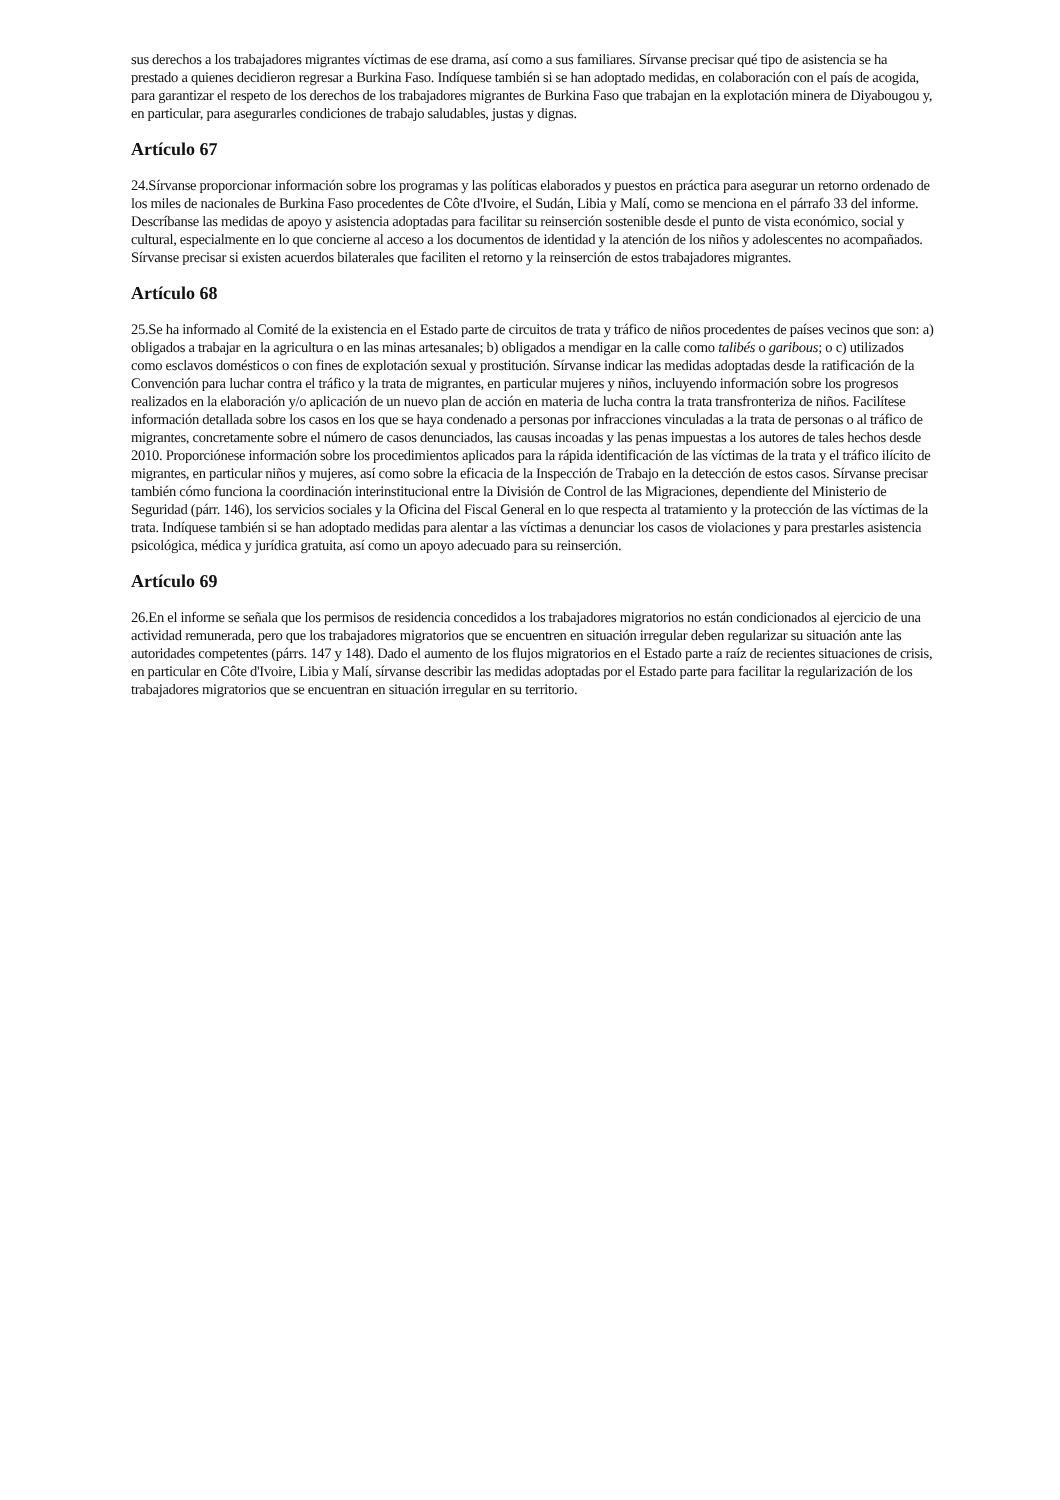sus derechos a los trabajadores migrantes víctimas de ese drama, así como a sus familiares. Sírvanse precisar qué tipo de asistencia se ha prestado a quienes decidieron regresar a Burkina Faso. Indíquese también si se han adoptado medidas, en colaboración con el país de acogida, para garantizar el respeto de los derechos de los trabajadores migrantes de Burkina Faso que trabajan en la explotación minera de Diyabougou y, en particular, para asegurarles condiciones de trabajo saludables, justas y dignas.
Artículo 67
24.Sírvanse proporcionar información sobre los programas y las políticas elaborados y puestos en práctica para asegurar un retorno ordenado de los miles de nacionales de Burkina Faso procedentes de Côte d'Ivoire, el Sudán, Libia y Malí, como se menciona en el párrafo 33 del informe. Descríbanse las medidas de apoyo y asistencia adoptadas para facilitar su reinserción sostenible desde el punto de vista económico, social y cultural, especialmente en lo que concierne al acceso a los documentos de identidad y la atención de los niños y adolescentes no acompañados. Sírvanse precisar si existen acuerdos bilaterales que faciliten el retorno y la reinserción de estos trabajadores migrantes.
Artículo 68
25.Se ha informado al Comité de la existencia en el Estado parte de circuitos de trata y tráfico de niños procedentes de países vecinos que son: a) obligados a trabajar en la agricultura o en las minas artesanales; b) obligados a mendigar en la calle como talibés o garibous; o c) utilizados como esclavos domésticos o con fines de explotación sexual y prostitución. Sírvanse indicar las medidas adoptadas desde la ratificación de la Convención para luchar contra el tráfico y la trata de migrantes, en particular mujeres y niños, incluyendo información sobre los progresos realizados en la elaboración y/o aplicación de un nuevo plan de acción en materia de lucha contra la trata transfronteriza de niños. Facilítese información detallada sobre los casos en los que se haya condenado a personas por infracciones vinculadas a la trata de personas o al tráfico de migrantes, concretamente sobre el número de casos denunciados, las causas incoadas y las penas impuestas a los autores de tales hechos desde 2010. Proporciónese información sobre los procedimientos aplicados para la rápida identificación de las víctimas de la trata y el tráfico ilícito de migrantes, en particular niños y mujeres, así como sobre la eficacia de la Inspección de Trabajo en la detección de estos casos. Sírvanse precisar también cómo funciona la coordinación interinstitucional entre la División de Control de las Migraciones, dependiente del Ministerio de Seguridad (párr. 146), los servicios sociales y la Oficina del Fiscal General en lo que respecta al tratamiento y la protección de las víctimas de la trata. Indíquese también si se han adoptado medidas para alentar a las víctimas a denunciar los casos de violaciones y para prestarles asistencia psicológica, médica y jurídica gratuita, así como un apoyo adecuado para su reinserción.
Artículo 69
26.En el informe se señala que los permisos de residencia concedidos a los trabajadores migratorios no están condicionados al ejercicio de una actividad remunerada, pero que los trabajadores migratorios que se encuentren en situación irregular deben regularizar su situación ante las autoridades competentes (párrs. 147 y 148). Dado el aumento de los flujos migratorios en el Estado parte a raíz de recientes situaciones de crisis, en particular en Côte d'Ivoire, Libia y Malí, sírvanse describir las medidas adoptadas por el Estado parte para facilitar la regularización de los trabajadores migratorios que se encuentran en situación irregular en su territorio.